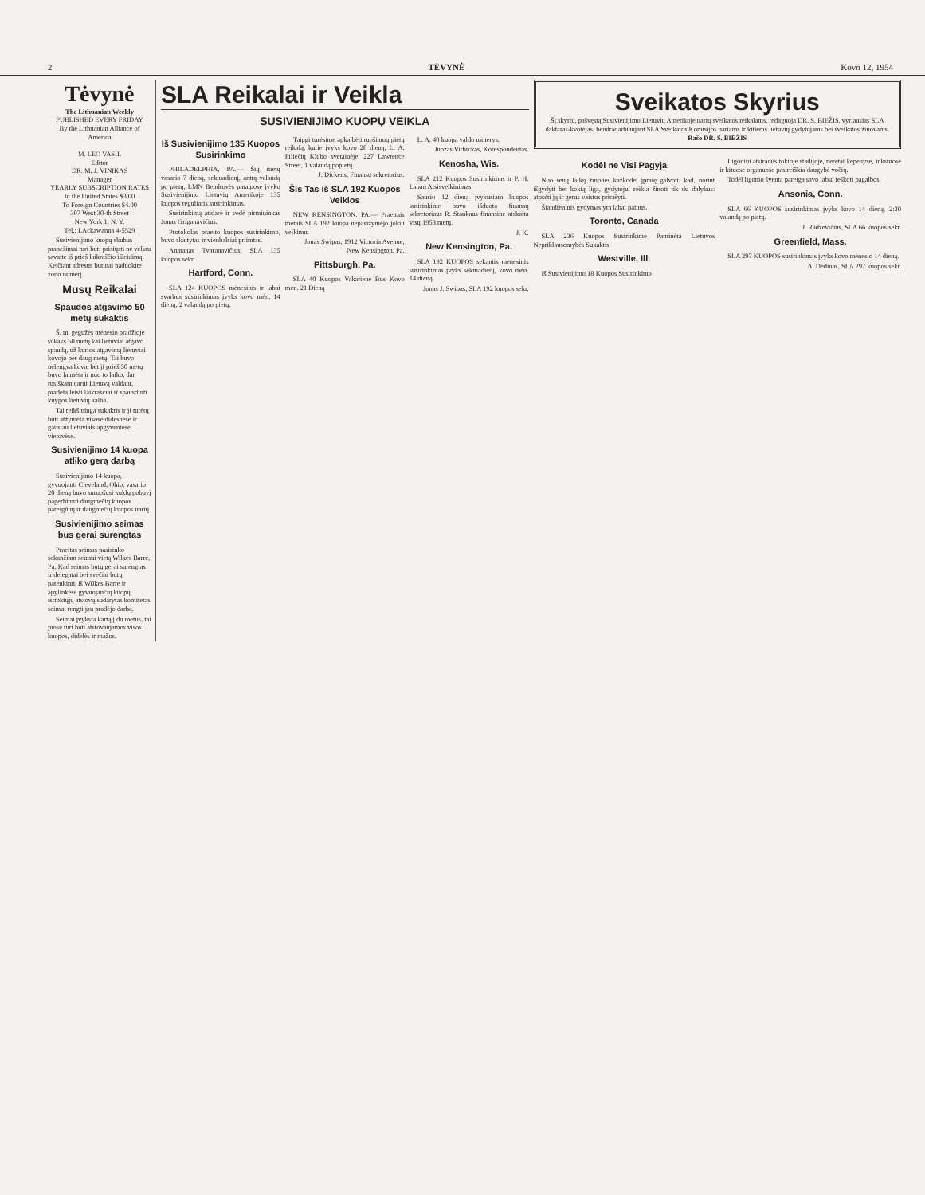2 TĖVYNĖ Kovo 12, 1954
Tėvynė
The Lithuanian Weekly
PUBLISHED EVERY FRIDAY
By the Lithuanian Alliance of America
M. LEO VASIL
Editor
DR. M. J. VINIKAS
Manager
YEARLY SUBSCRIPTION RATES
In the United States $3.00
To Foreign Countries $4.00
307 West 30-th Street
New York 1, N. Y.
Tel.: LAckawanna 4-5529
Susivienijimo kuopų skubus pranešimai turi buti prisiųsti ne vėliau savaite iš prieš laikraščio išleidimą. Keičiant adresus butinai paduokite zono numerį.
Musų Reikalai
Spaudos atgavimo 50 metų sukaktis
Š. m. gegužės mėnesio pradžioje sukaks 50 metų kai lietuviai atgavo spaudą, už kurios atgavimą lietuviai kovojo per daug metų. Tai buvo nelengva kova, bet ji prieš 50 metų buvo laimėta ir nuo to laiko, dar rusiškam carui Lietuvą valdant, pradėta leisti laikraščiai ir spausdinti knygos lietuvių kalba.
Tai reikšminga sukaktis ir ji turėtų buti atžymėta visose didesnėse ir gausiau lietuviais apgyventose vietovėse.
Susivienijimo 14 kuopa atliko gerą darbą
Susivienijimo 14 kuopa, gyvuojanti Cleveland, Ohio, vasario 20 dieną buvo suruošusi kuklų pobuvį pagerbimui daugmečių kuopos pareigūnų ir daugmečių kuopos narių.
Susivienijimo seimas bus gerai surengtas
Praeitas seimas pasirinko sekančiam seimui vietą Wilkes Barre, Pa. Kad seimas butų gerai surengtas ir delegatai bei svečiai butų patenkinti, iš Wilkes Barre ir apylinkėse gyvuojančių kuopų išrinktųjų atstovų sudarytas komitetas seimui rengti jau pradėjo darbą.
Seimai įvyksta kartą į du metus, tai juose turi buti atstovaujamos visos kuopos, didelės ir mažos.
SLA Reikalai ir Veikla
SUSIVIENIJIMO KUOPŲ VEIKLA
Iš Susivienijimo 135 Kuopos Susirinkimo
PHILADELPHIA, PA.— Šių metų vasario 7 dieną, sekmadienį, antrą valandą po pietų, LMN Bendrovės patalpose įvyko Susivienijimo Lietuvių Amerikoje 135 kuopos reguliaris susirinkimas.
Susirinkimą atidarė ir vedė pirmininkas Jonas Griganavičius.
Protokolas praeito kuopos susirinkimo, buvo skaitytas ir vienbalsiai priimtas.
Anatanas Tvaranavičius, SLA 135 kuopos sekr.
Hartford, Conn.
SLA 124 KUOPOS mėnesinis ir labai svarbus susirinkimas įvyks kovo mėn. 14 dieną, 2 valandą po pietų.
Taipgi turėsime apkalbėti ruošiamų pietų reikalą, kurie įvyks kovo 28 dieną, L. A. Piliečių Klubo svetainėje, 227 Lawrence Street, 1 valandą popietų.
J. Dickens, Finansų sekretorius.
Šis Tas iš SLA 192 Kuopos Veiklos
NEW KENSINGTON, PA.— Praeitais metais SLA 192 kuopa nepasižymėjo jokiu veikimu.
Jonas Swipas, 1912 Victoria Avenue, New Kensington, Pa.
Pittsburgh, Pa.
SLA 40 Kuopos Vakarienė Bus Kovo mėn. 21 Dieną
L. A. 40 kuopą valdo moterys.
Juozas Virbickas, Korespondentas.
Kenosha, Wis.
SLA 212 Kuopos Susirinkimas ir P. H. Laban Atsisveikinimas
Sausio 12 dieną įvykusiam kuopos susirinkime buvo išduota finansų sekretoriaus R. Stankaus finansinė atskaita visų 1953 metų.
J. K.
New Kensington, Pa.
SLA 192 KUOPOS sekantis mėnesinis susirinkimas įvyks sekmadienį, kovo mėn. 14 dieną.
Jonas J. Swipas, SLA 192 kuopos sekr.
Sveikatos Skyrius
Šį skyrių, pašvęstą Susivienijimo Lietuvių Amerikoje narių sveikatos reikalams, redaguoja DR. S. BIEŽIS, vyriausias SLA daktaras-kvotėjas, bendradarbiaujant SLA Sveikatos Komisijos nariams ir kitiems lietuvių gydytojams bei sveikatos žinovams.
Rašo DR. S. BIEŽIS
Kodėl ne Visi Pagyja
Nuo senų laikų žmonės kažkodėl įpratę galvoti, kad, norint išgydyti bet kokią ligą, gydytojui reikia žinoti tik du dalykus: atpsėti ją ir gerus vaistus prirašyti.
Šiandieninis gydymas yra labai painus.
Toronto, Canada
SLA 236 Kuopos Susirinkime Paminėta Lietuvos Nepriklausomybės Sukaktis
Westville, Ill.
Iš Susivienijimo 18 Kuopos Susirinkimo
Ligoniui atsiradus tokioje stadijoje, neretai kepenyse, inkstuose ir kituose organuose pasireiškia daugybė vočių.
Todėl ligonio šventa pareiga savo labui ieškoti pagalbos.
Ansonia, Conn.
SLA 66 KUOPOS susirinkimas įvyks kovo 14 dieną, 2:30 valandą po pietų.
J. Radzevičius, SLA 66 kuopos sekr.
Greenfield, Mass.
SLA 297 KUOPOS susirinkimas įvyks kovo mėnesio 14 dieną.
A. Dėdinas, SLA 297 kuopos sekr.